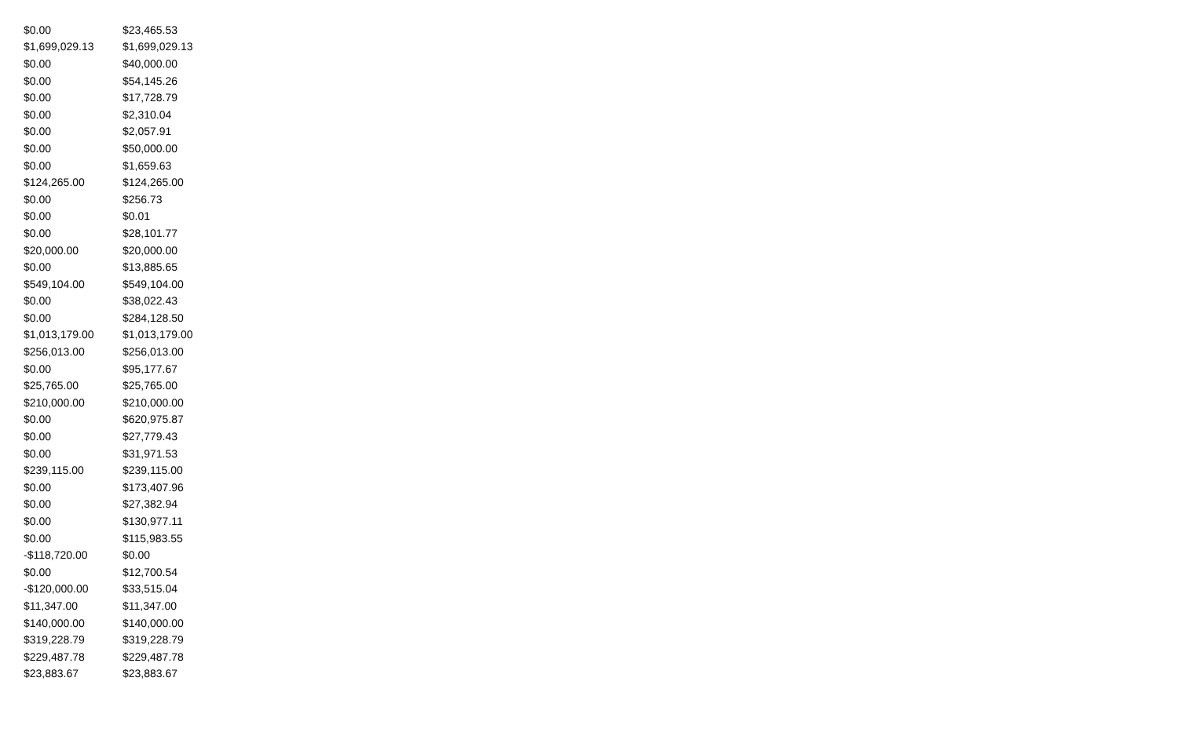| $0.00 | $23,465.53 |
| $1,699,029.13 | $1,699,029.13 |
| $0.00 | $40,000.00 |
| $0.00 | $54,145.26 |
| $0.00 | $17,728.79 |
| $0.00 | $2,310.04 |
| $0.00 | $2,057.91 |
| $0.00 | $50,000.00 |
| $0.00 | $1,659.63 |
| $124,265.00 | $124,265.00 |
| $0.00 | $256.73 |
| $0.00 | $0.01 |
| $0.00 | $28,101.77 |
| $20,000.00 | $20,000.00 |
| $0.00 | $13,885.65 |
| $549,104.00 | $549,104.00 |
| $0.00 | $38,022.43 |
| $0.00 | $284,128.50 |
| $1,013,179.00 | $1,013,179.00 |
| $256,013.00 | $256,013.00 |
| $0.00 | $95,177.67 |
| $25,765.00 | $25,765.00 |
| $210,000.00 | $210,000.00 |
| $0.00 | $620,975.87 |
| $0.00 | $27,779.43 |
| $0.00 | $31,971.53 |
| $239,115.00 | $239,115.00 |
| $0.00 | $173,407.96 |
| $0.00 | $27,382.94 |
| $0.00 | $130,977.11 |
| $0.00 | $115,983.55 |
| -$118,720.00 | $0.00 |
| $0.00 | $12,700.54 |
| -$120,000.00 | $33,515.04 |
| $11,347.00 | $11,347.00 |
| $140,000.00 | $140,000.00 |
| $319,228.79 | $319,228.79 |
| $229,487.78 | $229,487.78 |
| $23,883.67 | $23,883.67 |